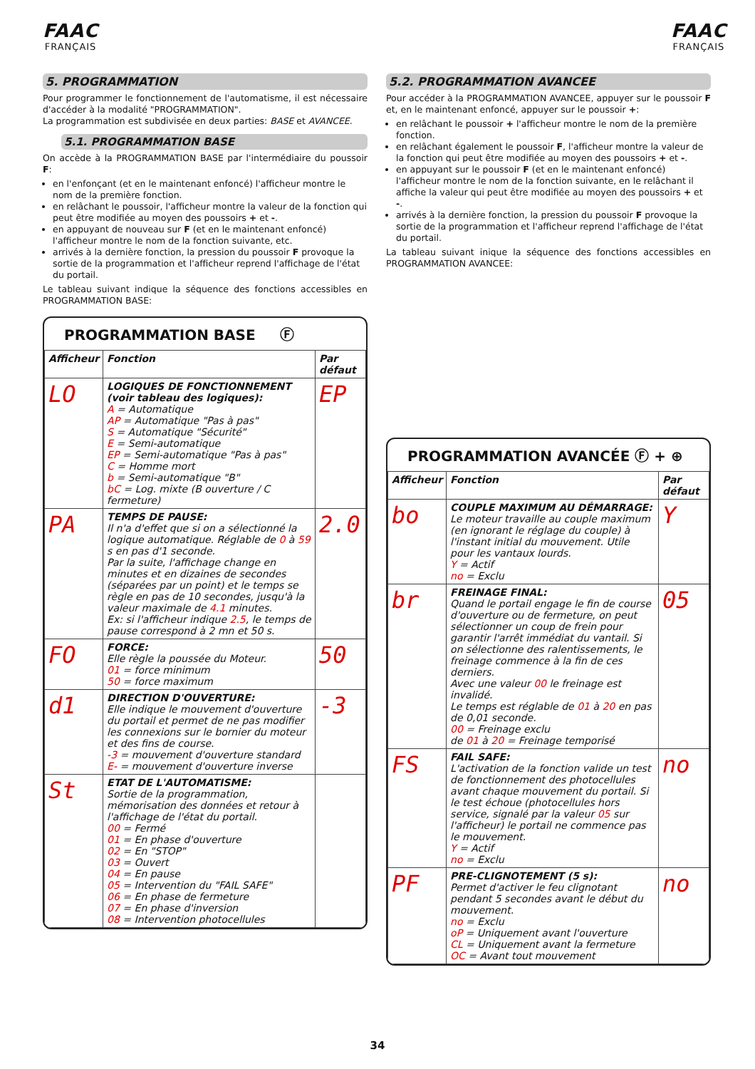FAAC
FRANÇAIS
FAAC
FRANÇAIS
5. PROGRAMMATION
Pour programmer le fonctionnement de l'automatisme, il est nécessaire d'accéder à la modalité "PROGRAMMATION".
La programmation est subdivisée en deux parties: BASE et AVANCEE.
5.1. PROGRAMMATION BASE
On accède à la PROGRAMMATION BASE par l'intermédiaire du poussoir F:
en l'enfonçant (et en le maintenant enfoncé) l'afficheur montre le nom de la première fonction.
en relâchant le poussoir, l'afficheur montre la valeur de la fonction qui peut être modifiée au moyen des poussoirs + et -.
en appuyant de nouveau sur F (et en le maintenant enfoncé) l'afficheur montre le nom de la fonction suivante, etc.
arrivés à la dernière fonction, la pression du poussoir F provoque la sortie de la programmation et l'afficheur reprend l'affichage de l'état du portail.
Le tableau suivant indique la séquence des fonctions accessibles en PROGRAMMATION BASE:
PROGRAMMATION BASE Ⓕ
| Afficheur | Fonction | Par défaut |
| --- | --- | --- |
| LO | LOGIQUES DE FONCTIONNEMENT (voir tableau des logiques): A = Automatique AP = Automatique "Pas à pas" S = Automatique "Sécurité" E = Semi-automatique EP = Semi-automatique "Pas à pas" C = Homme mort b = Semi-automatique "B" bC = Log. mixte (B ouverture / C fermeture) | EP |
| PA | TEMPS DE PAUSE: Il n'a d'effet que si on a sélectionné la logique automatique. Réglable de 0 à 59 s en pas d'1 seconde. Par la suite, l'affichage change en minutes et en dizaines de secondes (séparées par un point) et le temps se règle en pas de 10 secondes, jusqu'à la valeur maximale de 4.1 minutes. Ex: si l'afficheur indique 2.5 , le temps de pause correspond à 2 mn et 50 s. | 2.0 |
| FO | FORCE: Elle règle la poussée du Moteur. 01 = force minimum 50 = force maximum | 50 |
| d1 | DIRECTION D'OUVERTURE: Elle indique le mouvement d'ouverture du portail et permet de ne pas modifier les connexions sur le bornier du moteur et des fins de course. -3 = mouvement d'ouverture standard E- = mouvement d'ouverture inverse | -3 |
| St | ETAT DE L'AUTOMATISME: Sortie de la programmation, mémorisation des données et retour à l'affichage de l'état du portail. 00 = Fermé 01 = En phase d'ouverture 02 = En "STOP" 03 = Ouvert 04 = En pause 05 = Intervention du "FAIL SAFE" 06 = En phase de fermeture 07 = En phase d'inversion 08 = Intervention photocellules | |
5.2. PROGRAMMATION AVANCEE
Pour accéder à la PROGRAMMATION AVANCEE, appuyer sur le poussoir F et, en le maintenant enfoncé, appuyer sur le poussoir +:
en relâchant le poussoir + l'afficheur montre le nom de la première fonction.
en relâchant également le poussoir F, l'afficheur montre la valeur de la fonction qui peut être modifiée au moyen des poussoirs + et -.
en appuyant sur le poussoir F (et en le maintenant enfoncé) l'afficheur montre le nom de la fonction suivante, en le relâchant il affiche la valeur qui peut être modifiée au moyen des poussoirs + et -.
arrivés à la dernière fonction, la pression du poussoir F provoque la sortie de la programmation et l'afficheur reprend l'affichage de l'état du portail.
La tableau suivant inique la séquence des fonctions accessibles en PROGRAMMATION AVANCEE:
PROGRAMMATION AVANCÉE Ⓕ + ⊕
| Afficheur | Fonction | Par défaut |
| --- | --- | --- |
| bo | COUPLE MAXIMUM AU DÉMARRAGE: Le moteur travaille au couple maximum (en ignorant le réglage du couple) à l'instant initial du mouvement. Utile pour les vantaux lourds. Y = Actif no = Exclu | Y |
| br | FREINAGE FINAL: Quand le portail engage le fin de course d'ouverture ou de fermeture, on peut sélectionner un coup de frein pour garantir l'arrêt immédiat du vantail. Si on sélectionne des ralentissements, le freinage commence à la fin de ces derniers. Avec une valeur 00 le freinage est invalidé. Le temps est réglable de 01 à 20 en pas de 0,01 seconde. 00 = Freinage exclu de 01 à 20 = Freinage temporisé | 05 |
| FS | FAIL SAFE: L'activation de la fonction valide un test de fonctionnement des photocellules avant chaque mouvement du portail. Si le test échoue (photocellules hors service, signalé par la valeur 05 sur l'afficheur) le portail ne commence pas le mouvement. Y = Actif no = Exclu | no |
| PF | PRE-CLIGNOTEMENT (5 s): Permet d'activer le feu clignotant pendant 5 secondes avant le début du mouvement. no = Exclu oP = Uniquement avant l'ouverture CL = Uniquement avant la fermeture OC = Avant tout mouvement | no |
34